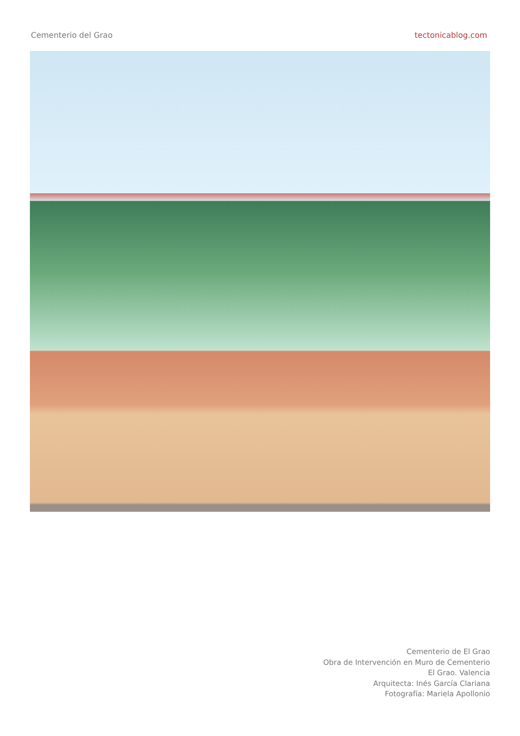Cementerio del Grao tectonicablog.com
Cementerio de El Grao
Obra de Intervención en Muro de Cementerio
El Grao. Valencia
Arquitecta: Inés García Clariana
Fotografía: Mariela Apollonio